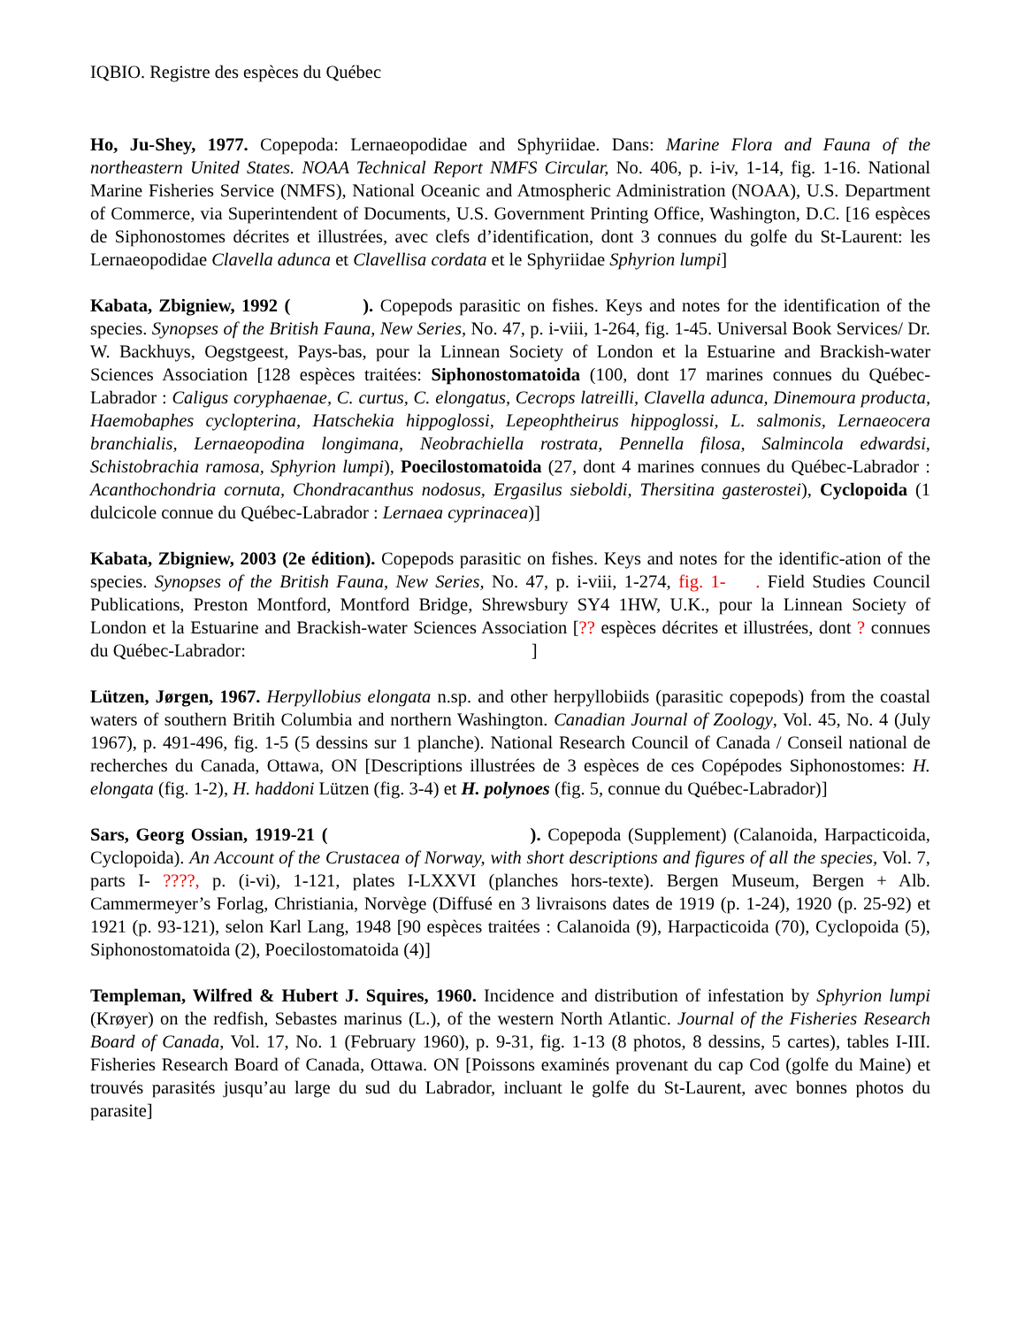IQBIO. Registre des espèces du Québec
Ho, Ju-Shey, 1977. Copepoda: Lernaeopodidae and Sphyriidae. Dans: Marine Flora and Fauna of the northeastern United States. NOAA Technical Report NMFS Circular, No. 406, p. i-iv, 1-14, fig. 1-16. National Marine Fisheries Service (NMFS), National Oceanic and Atmospheric Administration (NOAA), U.S. Department of Commerce, via Superintendent of Documents, U.S. Government Printing Office, Washington, D.C. [16 espèces de Siphonostomes décrites et illustrées, avec clefs d’identification, dont 3 connues du golfe du St-Laurent: les Lernaeopodidae Clavella adunca et Clavellisa cordata et le Sphyriidae Sphyrion lumpi]
Kabata, Zbigniew, 1992 ( ). Copepods parasitic on fishes. Keys and notes for the identification of the species. Synopses of the British Fauna, New Series, No. 47, p. i-viii, 1-264, fig. 1-45. Universal Book Services/ Dr. W. Backhuys, Oegstgeest, Pays-bas, pour la Linnean Society of London et la Estuarine and Brackish-water Sciences Association [128 espèces traitées: Siphonostomatoida (100, dont 17 marines connues du Québec-Labrador : Caligus coryphaenae, C. curtus, C. elongatus, Cecrops latreilli, Clavella adunca, Dinemoura producta, Haemobaphes cyclopterina, Hatschekia hippoglossi, Lepeophtheirus hippoglossi, L. salmonis, Lernaeocera branchialis, Lernaeopodina longimana, Neobrachiella rostrata, Pennella filosa, Salmincola edwardsi, Schistobrachia ramosa, Sphyrion lumpi), Poecilostomatoida (27, dont 4 marines connues du Québec-Labrador : Acanthochondria cornuta, Chondracanthus nodosus, Ergasilus sieboldi, Thersitina gasterostei), Cyclopoida (1 dulcicole connue du Québec-Labrador : Lernaea cyprinacea)]
Kabata, Zbigniew, 2003 (2e édition). Copepods parasitic on fishes. Keys and notes for the identific-ation of the species. Synopses of the British Fauna, New Series, No. 47, p. i-viii, 1-274, fig. 1- . Field Studies Council Publications, Preston Montford, Montford Bridge, Shrewsbury SY4 1HW, U.K., pour la Linnean Society of London et la Estuarine and Brackish-water Sciences Association [?? espèces décrites et illustrées, dont ? connues du Québec-Labrador: ]
Lützen, Jørgen, 1967. Herpyllobius elongata n.sp. and other herpyllobiids (parasitic copepods) from the coastal waters of southern Britih Columbia and northern Washington. Canadian Journal of Zoology, Vol. 45, No. 4 (July 1967), p. 491-496, fig. 1-5 (5 dessins sur 1 planche). National Research Council of Canada / Conseil national de recherches du Canada, Ottawa, ON [Descriptions illustrées de 3 espèces de ces Copépodes Siphonostomes: H. elongata (fig. 1-2), H. haddoni Lützen (fig. 3-4) et H. polynoes (fig. 5, connue du Québec-Labrador)]
Sars, Georg Ossian, 1919-21 ( ). Copepoda (Supplement) (Calanoida, Harpacticoida, Cyclopoida). An Account of the Crustacea of Norway, with short descriptions and figures of all the species, Vol. 7, parts I- ????, p. (i-vi), 1-121, plates I-LXXVI (planches hors-texte). Bergen Museum, Bergen + Alb. Cammermeyer’s Forlag, Christiania, Norvège (Diffusé en 3 livraisons dates de 1919 (p. 1-24), 1920 (p. 25-92) et 1921 (p. 93-121), selon Karl Lang, 1948 [90 espèces traitées : Calanoida (9), Harpacticoida (70), Cyclopoida (5), Siphonostomatoida (2), Poecilostomatoida (4)]
Templeman, Wilfred & Hubert J. Squires, 1960. Incidence and distribution of infestation by Sphyrion lumpi (Krøyer) on the redfish, Sebastes marinus (L.), of the western North Atlantic. Journal of the Fisheries Research Board of Canada, Vol. 17, No. 1 (February 1960), p. 9-31, fig. 1-13 (8 photos, 8 dessins, 5 cartes), tables I-III. Fisheries Research Board of Canada, Ottawa. ON [Poissons examinés provenant du cap Cod (golfe du Maine) et trouvés parasités jusqu’au large du sud du Labrador, incluant le golfe du St-Laurent, avec bonnes photos du parasite]